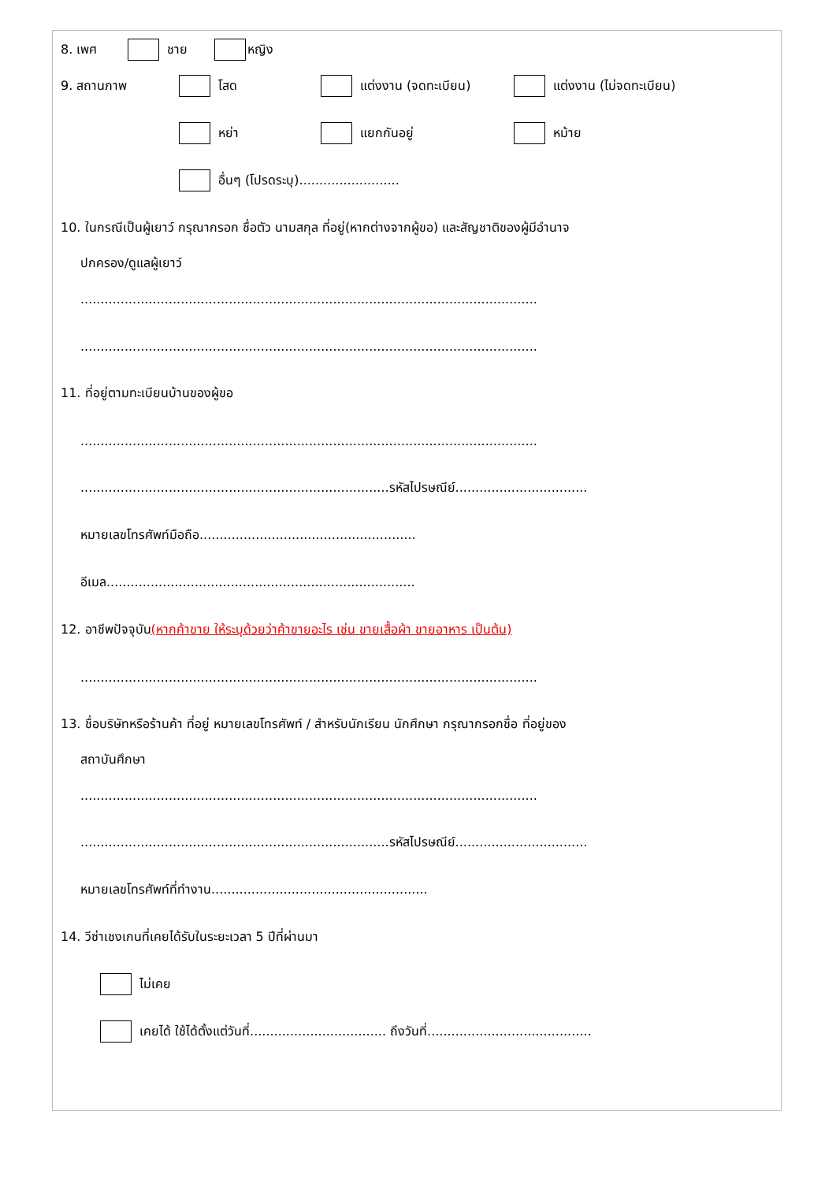8. เพศ ชาย หญิง
9. สถานภาพ โสด แต่งงาน (จดทะเบียน) แต่งงาน (ไม่จดทะเบียน)
หย่า แยกกันอยู่ หม้าย
อื่นๆ (โปรดระบุ).........................
10. ในกรณีเป็นผู้เยาว์ กรุณากรอก ชื่อตัว นามสกุล ที่อยู่(หากต่างจากผู้ขอ) และสัญชาติของผู้มีอำนาจ
ปกครอง/ดูแลผู้เยาว์
..................................................................................................................
..................................................................................................................
11. ที่อยู่ตามทะเบียนบ้านของผู้ขอ
..................................................................................................................
.............................................................................รหัสไปรษณีย์.................................
หมายเลขโทรศัพท์มือถือ......................................................
อีเมล.............................................................................
12. อาชีพปัจจุบัน (หากค้าขาย ให้ระบุด้วยว่าค้าขายอะไร เช่น ขายเสื้อผ้า ขายอาหาร เป็นต้น)
..................................................................................................................
13. ชื่อบริษัทหรือร้านค้า ที่อยู่ หมายเลขโทรศัพท์ / สำหรับนักเรียน นักศึกษา กรุณากรอกชื่อ ที่อยู่ของ
สถาบันศึกษา
..................................................................................................................
.............................................................................รหัสไปรษณีย์.................................
หมายเลขโทรศัพท์ที่ทำงาน......................................................
14. วีซ่าเชงเกนที่เคยได้รับในระยะเวลา 5 ปีที่ผ่านมา
ไม่เคย
เคยได้ ใช้ได้ตั้งแต่วันที่.................................. ถึงวันที่.........................................